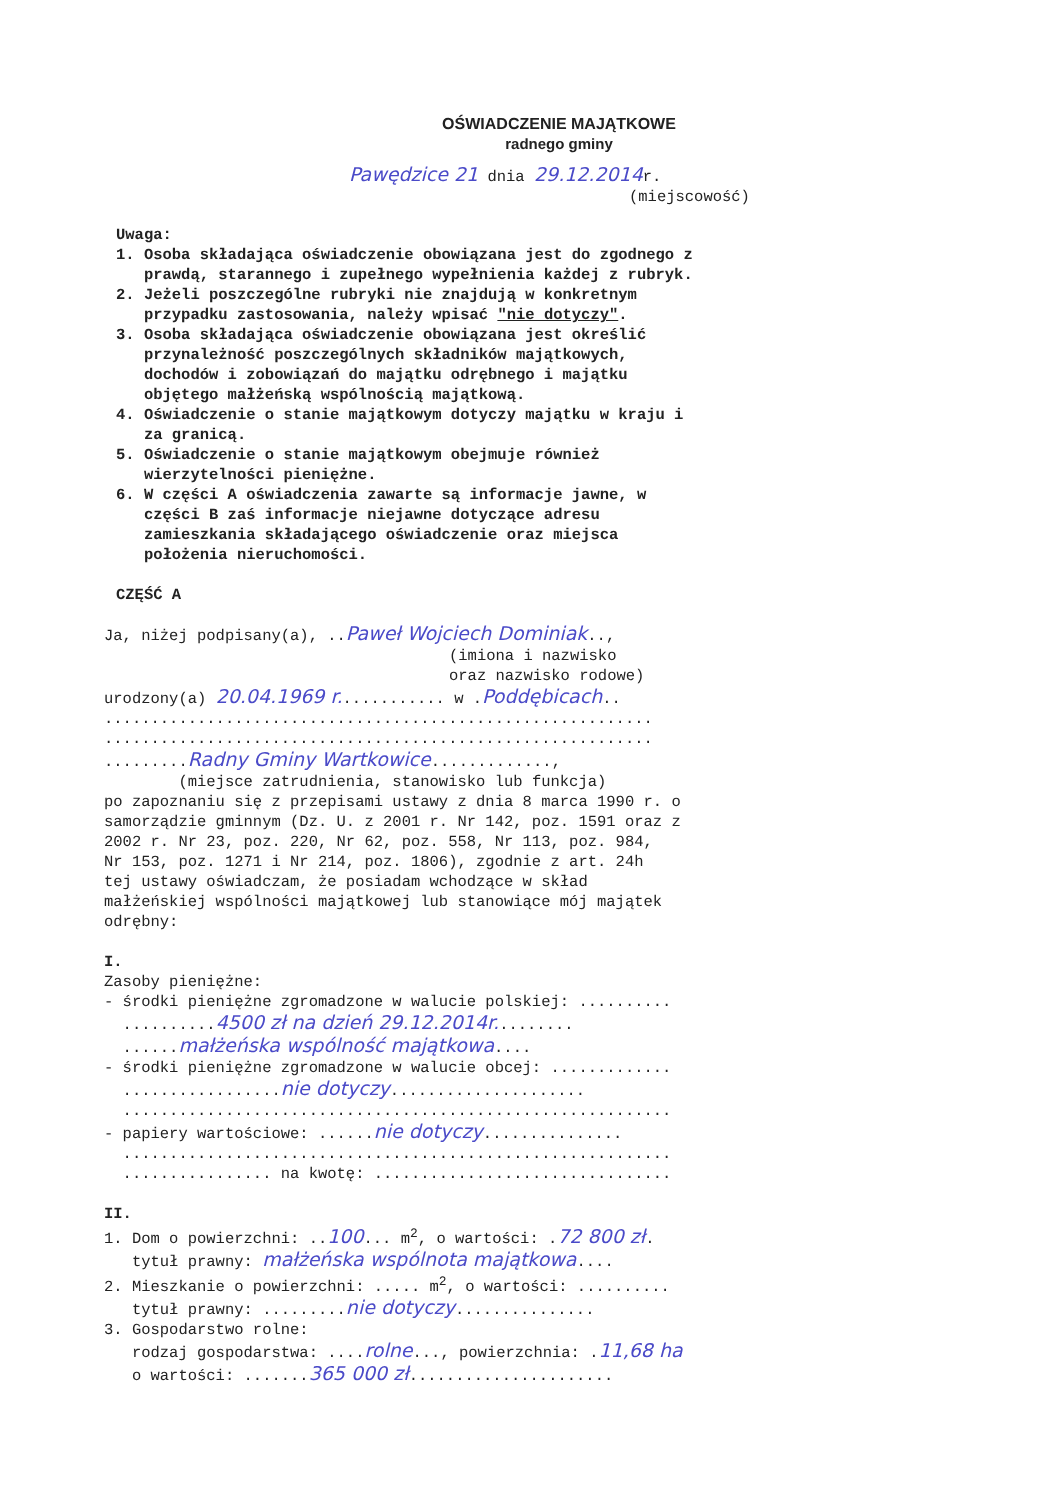OŚWIADCZENIE MAJĄTKOWE
radnego gminy
Pawędzice 21 dnia 29.12.2014r.
(miejscowość)
Uwaga:
1. Osoba składająca oświadczenie obowiązana jest do zgodnego z prawdą, starannego i zupełnego wypełnienia każdej z rubryk.
2. Jeżeli poszczególne rubryki nie znajdują w konkretnym przypadku zastosowania, należy wpisać "nie dotyczy".
3. Osoba składająca oświadczenie obowiązana jest określić przynależność poszczególnych składników majątkowych, dochodów i zobowiązań do majątku odrębnego i majątku objętego małżeńską wspólnością majątkową.
4. Oświadczenie o stanie majątkowym dotyczy majątku w kraju i za granicą.
5. Oświadczenie o stanie majątkowym obejmuje również wierzytelności pieniężne.
6. W części A oświadczenia zawarte są informacje jawne, w części B zaś informacje niejawne dotyczące adresu zamieszkania składającego oświadczenie oraz miejsca położenia nieruchomości.
CZĘŚĆ A
Ja, niżej podpisany(a), ..Paweł Wojciech Dominiak..,
(imiona i nazwisko oraz nazwisko rodowe)
urodzony(a) 20.04.1969 r............ w .Poddębicach..
........................................................... ........................................................... .........Radny Gminy Wartkowice.............,
(miejsce zatrudnienia, stanowisko lub funkcja)
po zapoznaniu się z przepisami ustawy z dnia 8 marca 1990 r. o samorządzie gminnym (Dz. U. z 2001 r. Nr 142, poz. 1591 oraz z 2002 r. Nr 23, poz. 220, Nr 62, poz. 558, Nr 113, poz. 984, Nr 153, poz. 1271 i Nr 214, poz. 1806), zgodnie z art. 24h tej ustawy oświadczam, że posiadam wchodzące w skład małżeńskiej wspólności majątkowej lub stanowiące mój majątek odrębny:
I.
Zasoby pieniężne: - środki pieniężne zgromadzone w walucie polskiej: .......... ..........4500 zł na dzień 29.12.2014r......... ......małżeńska wspólność majątkowa.... - środki pieniężne zgromadzone w walucie obcej: ............. .................nie dotyczy..................... ........................................................... - papiery wartościowe: ......nie dotyczy............... ........................................................... ................ na kwotę: ................................
II.
1. Dom o powierzchni: ..100... m<sup>2</sup>, o wartości: .72 800 zł. tytuł prawny: małżeńska wspólnota majątkowa.... 2. Mieszkanie o powierzchni: ..... m<sup>2</sup>, o wartości: .......... tytuł prawny: .........nie dotyczy............... 3. Gospodarstwo rolne: rodzaj gospodarstwa: ....rolne..., powierzchnia: .11,68 ha o wartości: .......365 000 zł......................